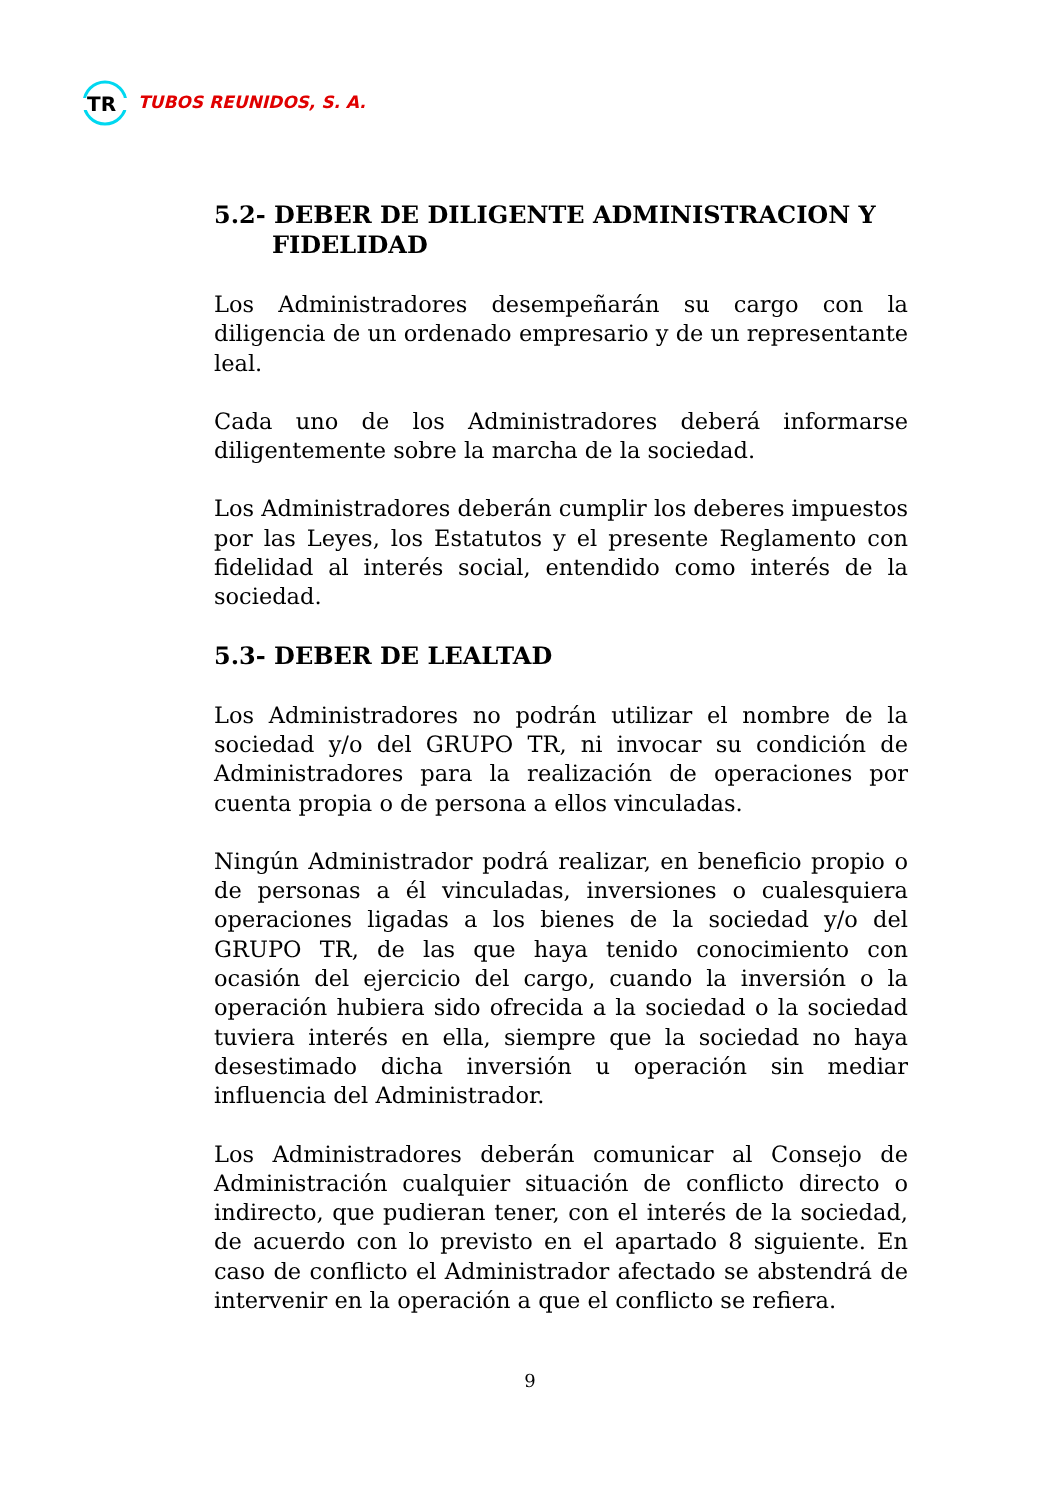TR
TUBOS REUNIDOS, S. A.
5.2- DEBER DE DILIGENTE ADMINISTRACION Y
FIDELIDAD
Los Administradores desempeñarán su cargo con la diligencia de un ordenado empresario y de un representante leal.
Cada uno de los Administradores deberá informarse diligentemente sobre la marcha de la sociedad.
Los Administradores deberán cumplir los deberes impuestos por las Leyes, los Estatutos y el presente Reglamento con fidelidad al interés social, entendido como interés de la sociedad.
5.3- DEBER DE LEALTAD
Los Administradores no podrán utilizar el nombre de la sociedad y/o del GRUPO TR, ni invocar su condición de Administradores para la realización de operaciones por cuenta propia o de persona a ellos vinculadas.
Ningún Administrador podrá realizar, en beneficio propio o de personas a él vinculadas, inversiones o cualesquiera operaciones ligadas a los bienes de la sociedad y/o del GRUPO TR, de las que haya tenido conocimiento con ocasión del ejercicio del cargo, cuando la inversión o la operación hubiera sido ofrecida a la sociedad o la sociedad tuviera interés en ella, siempre que la sociedad no haya desestimado dicha inversión u operación sin mediar influencia del Administrador.
Los Administradores deberán comunicar al Consejo de Administración cualquier situación de conflicto directo o indirecto, que pudieran tener, con el interés de la sociedad, de acuerdo con lo previsto en el apartado 8 siguiente. En caso de conflicto el Administrador afectado se abstendrá de intervenir en la operación a que el conflicto se refiera.
9